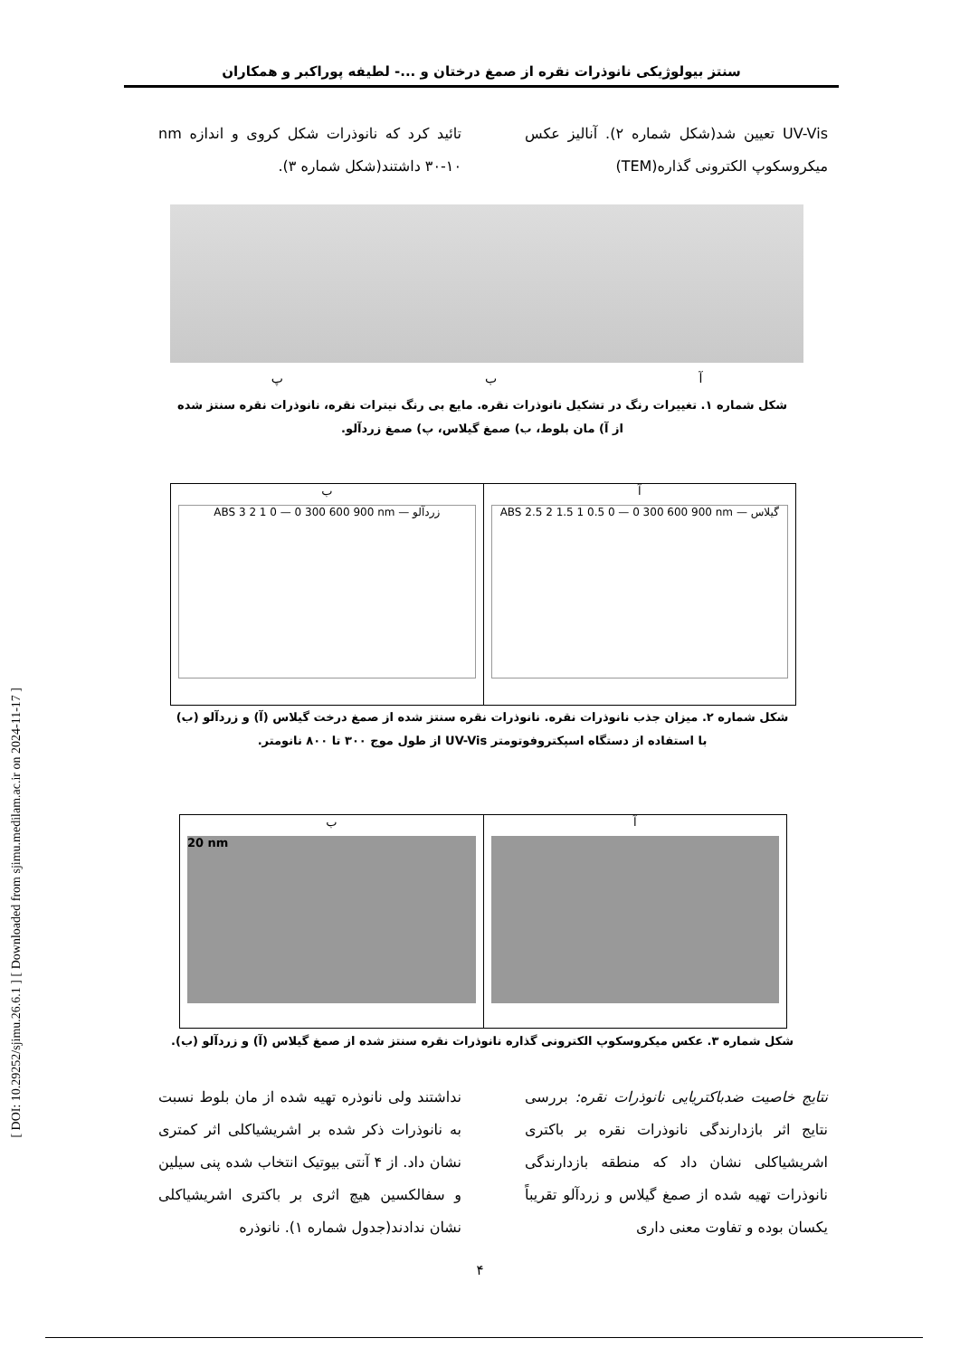سنتز بیولوژیکی نانوذرات نقره از صمغ درختان و ...- لطیفه پوراکبر و همکاران
UV-Vis تعیین شد(شکل شماره ۲). آنالیز عکس میکروسکوپ الکترونی گذاره(TEM)
تائید کرد که نانوذرات شکل کروی و اندازه nm ۳۰-۱۰ داشتند(شکل شماره ۳).
آ ب پ
شکل شماره ۱. تغییرات رنگ در تشکیل نانوذرات نقره. مایع بی رنگ نیترات نقره، نانوذرات نقره سنتز شده از آ) مان بلوط، ب) صمغ گیلاس، پ) صمغ زردآلو.
آ
ABS 2.5 2 1.5 1 0.5 0 — 0 300 600 900 nm — گیلاس
ب
ABS 3 2 1 0 — 0 300 600 900 nm — زردآلو
شکل شماره ۲. میزان جذب نانوذرات نقره. نانوذرات نقره سنتز شده از صمغ درخت گیلاس (آ) و زردآلو (ب) با استفاده از دستگاه اسپکتروفوتومتر UV-Vis از طول موج ۳۰۰ تا ۸۰۰ نانومتر.
آ ب
20 nm
شکل شماره ۳. عکس میکروسکوپ الکترونی گذاره نانوذرات نقره سنتز شده از صمغ گیلاس (آ) و زردآلو (ب).
نتایج خاصیت ضدباکتریایی نانوذرات نقره: بررسی نتایج اثر بازدارندگی نانوذرات نقره بر باکتری اشریشیاکلی نشان داد که منطقه بازدارندگی نانوذرات تهیه شده از صمغ گیلاس و زردآلو تقریباً یکسان بوده و تفاوت معنی داری
نداشتند ولی نانوذره تهیه شده از مان بلوط نسبت به نانوذرات ذکر شده بر اشریشیاکلی اثر کمتری نشان داد. از ۴ آنتی بیوتیک انتخاب شده پنی سیلین و سفالکسین هیچ اثری بر باکتری اشریشیاکلی نشان ندادند(جدول شماره ۱). نانوذره
۴
[ DOI: 10.29252/sjimu.26.6.1 ] [ Downloaded from sjimu.medilam.ac.ir on 2024-11-17 ]